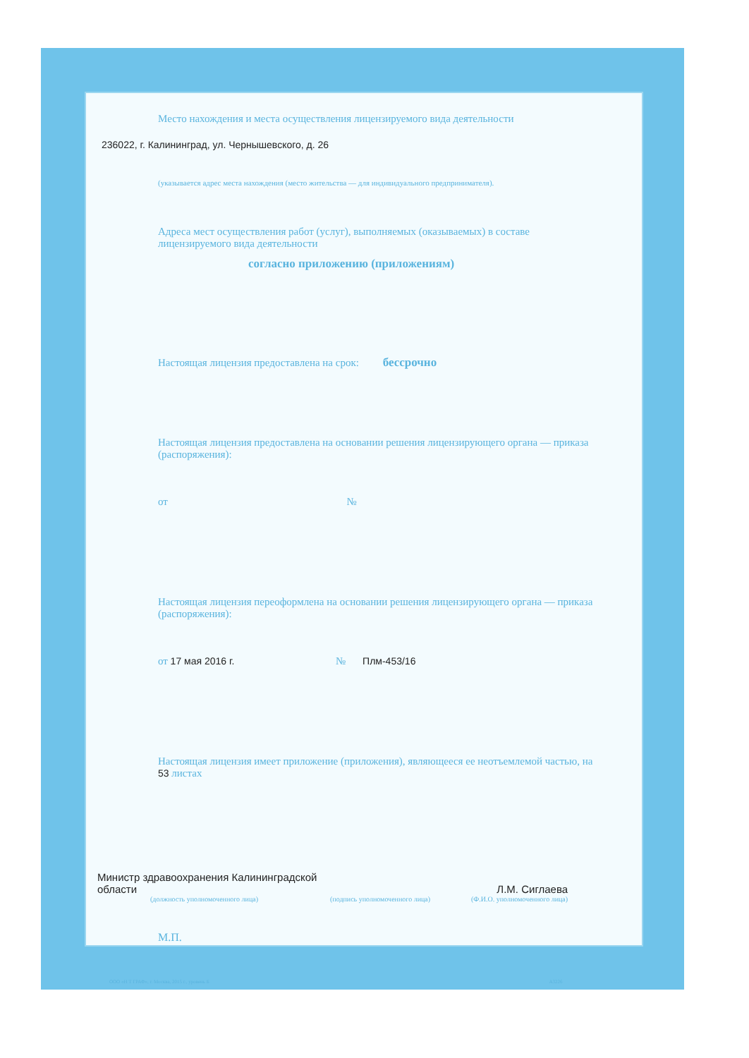Место нахождения и места осуществления лицензируемого вида деятельности
236022, г. Калининград, ул. Чернышевского, д. 26
(указывается адрес места нахождения (место жительства — для индивидуального предпринимателя).
Адреса мест осуществления работ (услуг), выполняемых (оказываемых) в составе лицензируемого вида деятельности
согласно приложению (приложениям)
Настоящая лицензия предоставлена на срок: бессрочно
Настоящая лицензия предоставлена на основании решения лицензирующего органа — приказа (распоряжения):
от №
Настоящая лицензия переоформлена на основании решения лицензирующего органа — приказа (распоряжения):
от 17 мая 2016 г. № Плм-453/16
Настоящая лицензия имеет приложение (приложения), являющееся ее неотъемлемой частью, на 53 листах
Министр здравоохранения Калининградской области
(должность уполномоченного лица)
(подпись уполномоченного лица)
Л.М. Сиглаева
(Ф.И.О. уполномоченного лица)
М.П.
ООО «Н Т ГРАФ», г. Москва, 2015 г., уровень Б А3226